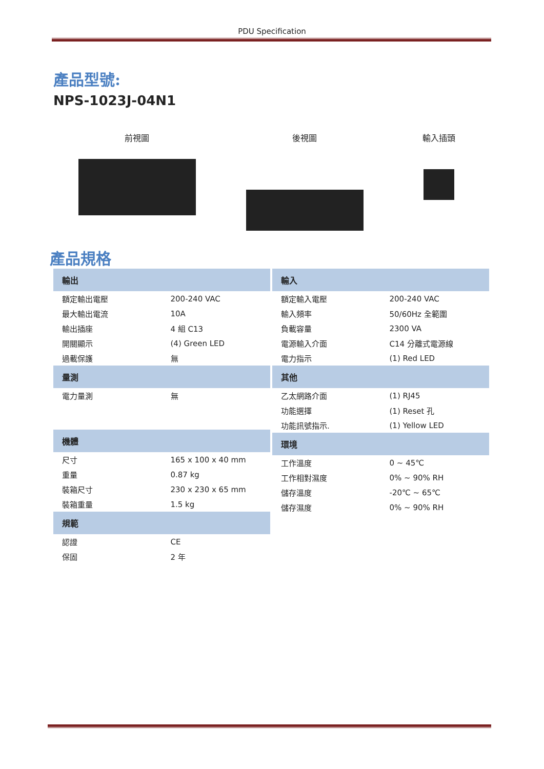PDU Specification
產品型號:
NPS-1023J-04N1
前視圖 後視圖 輸入插頭
產品規格
| 輸出 | |
| --- | --- |
| 額定輸出電壓 | 200-240 VAC |
| 最大輸出電流 | 10A |
| 輸出插座 | 4 組 C13 |
| 開關顯示 | (4) Green LED |
| 過載保護 | 無 |
| 量測 | |
| 電力量測 | 無 |
| 機體 | |
| 尺寸 | 165 x 100 x 40 mm |
| 重量 | 0.87 kg |
| 裝箱尺寸 | 230 x 230 x 65 mm |
| 裝箱重量 | 1.5 kg |
| 規範 | |
| 認證 | CE |
| 保固 | 2 年 |
| 輸入 | |
| --- | --- |
| 額定輸入電壓 | 200-240 VAC |
| 輸入頻率 | 50/60Hz 全範圍 |
| 負載容量 | 2300 VA |
| 電源輸入介面 | C14 分離式電源線 |
| 電力指示 | (1) Red LED |
| 其他 | |
| 乙太網路介面 | (1) RJ45 |
| 功能選擇 | (1) Reset 孔 |
| 功能訊號指示. | (1) Yellow LED |
| 環境 | |
| 工作溫度 | 0 ~ 45℃ |
| 工作相對濕度 | 0% ~ 90% RH |
| 儲存溫度 | -20℃ ~ 65℃ |
| 儲存濕度 | 0% ~ 90% RH |